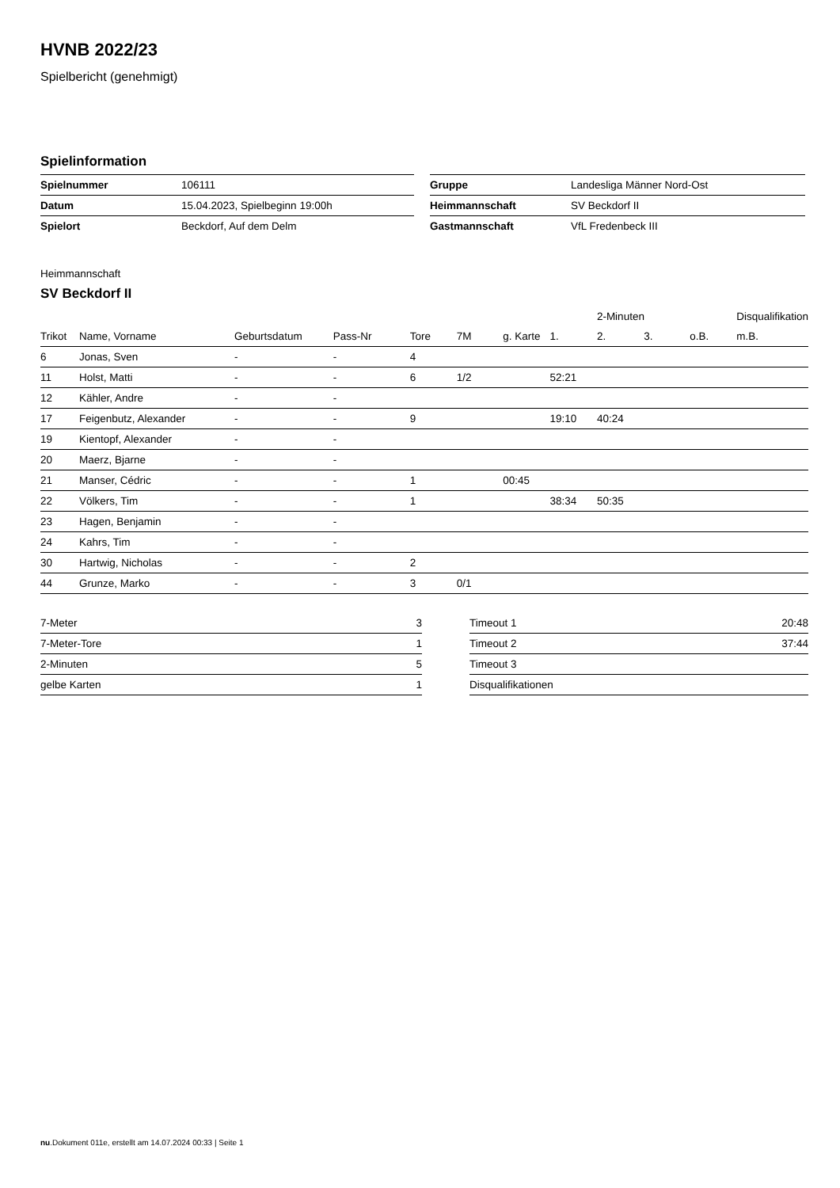HVNB 2022/23
Spielbericht (genehmigt)
Spielinformation
| Spielnummer | 106111 |
| Datum | 15.04.2023, Spielbeginn 19:00h |
| Spielort | Beckdorf, Auf dem Delm |
| Gruppe | Landesliga Männer Nord-Ost |
| Heimmannschaft | SV Beckdorf II |
| Gastmannschaft | VfL Fredenbeck III |
Heimmannschaft
SV Beckdorf II
| | | | | | | | | 2-Minuten | | | Disqualifikation |
| Trikot | Name, Vorname | Geburtsdatum | Pass-Nr | Tore | 7M | g. Karte | 1. | 2. | 3. | o.B. | m.B. |
| 6 | Jonas, Sven | - | - | 4 | | | | | | | |
| 11 | Holst, Matti | - | - | 6 | 1/2 | | 52:21 | | | | |
| 12 | Kähler, Andre | - | - | | | | | | | | |
| 17 | Feigenbutz, Alexander | - | - | 9 | | | 19:10 | 40:24 | | | |
| 19 | Kientopf, Alexander | - | - | | | | | | | | |
| 20 | Maerz, Bjarne | - | - | | | | | | | | |
| 21 | Manser, Cédric | - | - | 1 | | 00:45 | | | | | |
| 22 | Völkers, Tim | - | - | 1 | | | 38:34 | 50:35 | | | |
| 23 | Hagen, Benjamin | - | - | | | | | | | | |
| 24 | Kahrs, Tim | - | - | | | | | | | | |
| 30 | Hartwig, Nicholas | - | - | 2 | | | | | | | |
| 44 | Grunze, Marko | - | - | 3 | 0/1 | | | | | | |
| 7-Meter | 3 |
| 7-Meter-Tore | 1 |
| 2-Minuten | 5 |
| gelbe Karten | 1 |
| Timeout 1 | 20:48 |
| Timeout 2 | 37:44 |
| Timeout 3 | |
| Disqualifikationen | |
nu.Dokument 011e, erstellt am 14.07.2024 00:33 | Seite 1